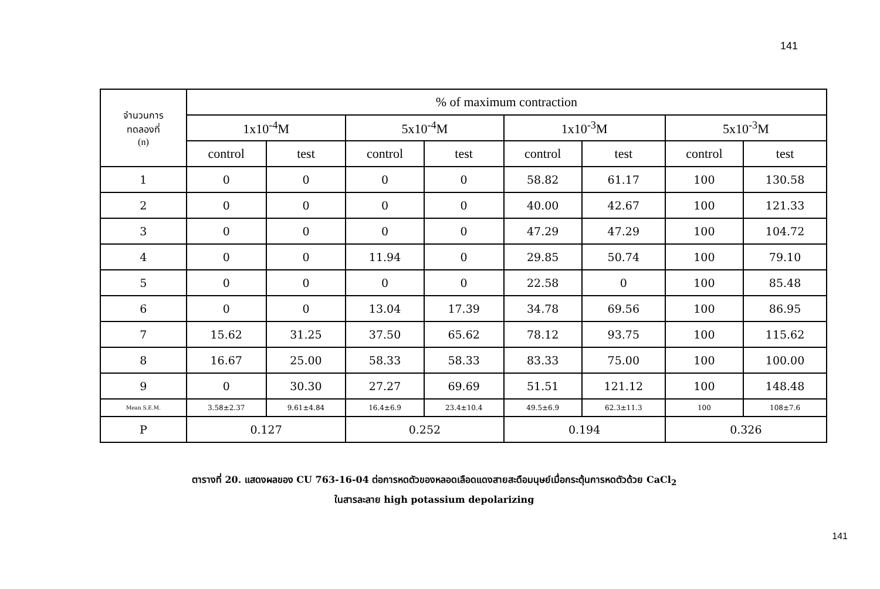141
| จำนวนการ ทดลองที่ (n) | % of maximum contraction | | | | | | | |
| --- | --- | --- | --- | --- | --- | --- | --- | --- |
| | 1x10<sup>-4</sup>M | | 5x10<sup>-4</sup>M | | 1x10<sup>-3</sup>M | | 5x10<sup>-3</sup>M | |
| | control | test | control | test | control | test | control | test |
| 1 | 0 | 0 | 0 | 0 | 58.82 | 61.17 | 100 | 130.58 |
| 2 | 0 | 0 | 0 | 0 | 40.00 | 42.67 | 100 | 121.33 |
| 3 | 0 | 0 | 0 | 0 | 47.29 | 47.29 | 100 | 104.72 |
| 4 | 0 | 0 | 11.94 | 0 | 29.85 | 50.74 | 100 | 79.10 |
| 5 | 0 | 0 | 0 | 0 | 22.58 | 0 | 100 | 85.48 |
| 6 | 0 | 0 | 13.04 | 17.39 | 34.78 | 69.56 | 100 | 86.95 |
| 7 | 15.62 | 31.25 | 37.50 | 65.62 | 78.12 | 93.75 | 100 | 115.62 |
| 8 | 16.67 | 25.00 | 58.33 | 58.33 | 83.33 | 75.00 | 100 | 100.00 |
| 9 | 0 | 30.30 | 27.27 | 69.69 | 51.51 | 121.12 | 100 | 148.48 |
| Mean S.E.M. | 3.58±2.37 | 9.61±4.84 | 16.4±6.9 | 23.4±10.4 | 49.5±6.9 | 62.3±11.3 | 100 | 108±7.6 |
| P | 0.127 | | 0.252 | | 0.194 | | 0.326 | |
ตารางที่ 20. แสดงผลของ CU 763-16-04 ต่อการหดตัวของหลอดเลือดแดงสายสะดือมนุษย์เมื่อกระตุ้นการหดตัวด้วย CaCl<sub>2</sub>
ในสารละลาย high potassium depolarizing
141